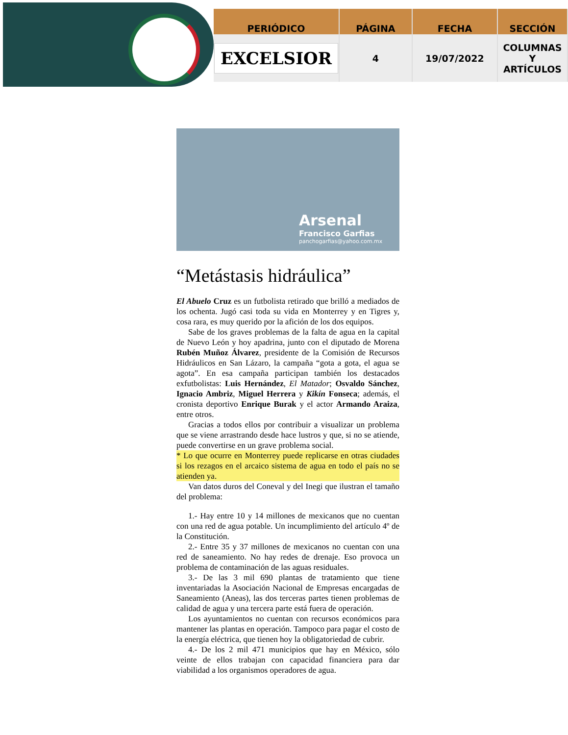| PERIÓDICO | PÁGINA | FECHA | SECCIÓN |
| --- | --- | --- | --- |
| EXCELSIOR | 4 | 19/07/2022 | COLUMNAS Y ARTÍCULOS |
Arsenal
Francisco Garfias
panchogarfias@yahoo.com.mx
“Metástasis hidráulica”
El Abuelo Cruz es un futbolista retirado que brilló a mediados de los ochenta. Jugó casi toda su vida en Monterrey y en Tigres y, cosa rara, es muy querido por la afición de los dos equipos.
Sabe de los graves problemas de la falta de agua en la capital de Nuevo León y hoy apadrina, junto con el diputado de Morena Rubén Muñoz Álvarez, presidente de la Comisión de Recursos Hidráulicos en San Lázaro, la campaña “gota a gota, el agua se agota”. En esa campaña participan también los destacados exfutbolistas: Luis Hernández, El Matador; Osvaldo Sánchez, Ignacio Ambriz, Miguel Herrera y Kikín Fonseca; además, el cronista deportivo Enrique Burak y el actor Armando Araiza, entre otros.
Gracias a todos ellos por contribuir a visualizar un problema que se viene arrastrando desde hace lustros y que, si no se atiende, puede convertirse en un grave problema social.
* Lo que ocurre en Monterrey puede replicarse en otras ciudades si los rezagos en el arcaico sistema de agua en todo el país no se atienden ya.
Van datos duros del Coneval y del Inegi que ilustran el tamaño del problema:
1.- Hay entre 10 y 14 millones de mexicanos que no cuentan con una red de agua potable. Un incumplimiento del artículo 4º de la Constitución.
2.- Entre 35 y 37 millones de mexicanos no cuentan con una red de saneamiento. No hay redes de drenaje. Eso provoca un problema de contaminación de las aguas residuales.
3.- De las 3 mil 690 plantas de tratamiento que tiene inventariadas la Asociación Nacional de Empresas encargadas de Saneamiento (Aneas), las dos terceras partes tienen problemas de calidad de agua y una tercera parte está fuera de operación.
Los ayuntamientos no cuentan con recursos económicos para mantener las plantas en operación. Tampoco para pagar el costo de la energía eléctrica, que tienen hoy la obligatoriedad de cubrir.
4.- De los 2 mil 471 municipios que hay en México, sólo veinte de ellos trabajan con capacidad financiera para dar viabilidad a los organismos operadores de agua.